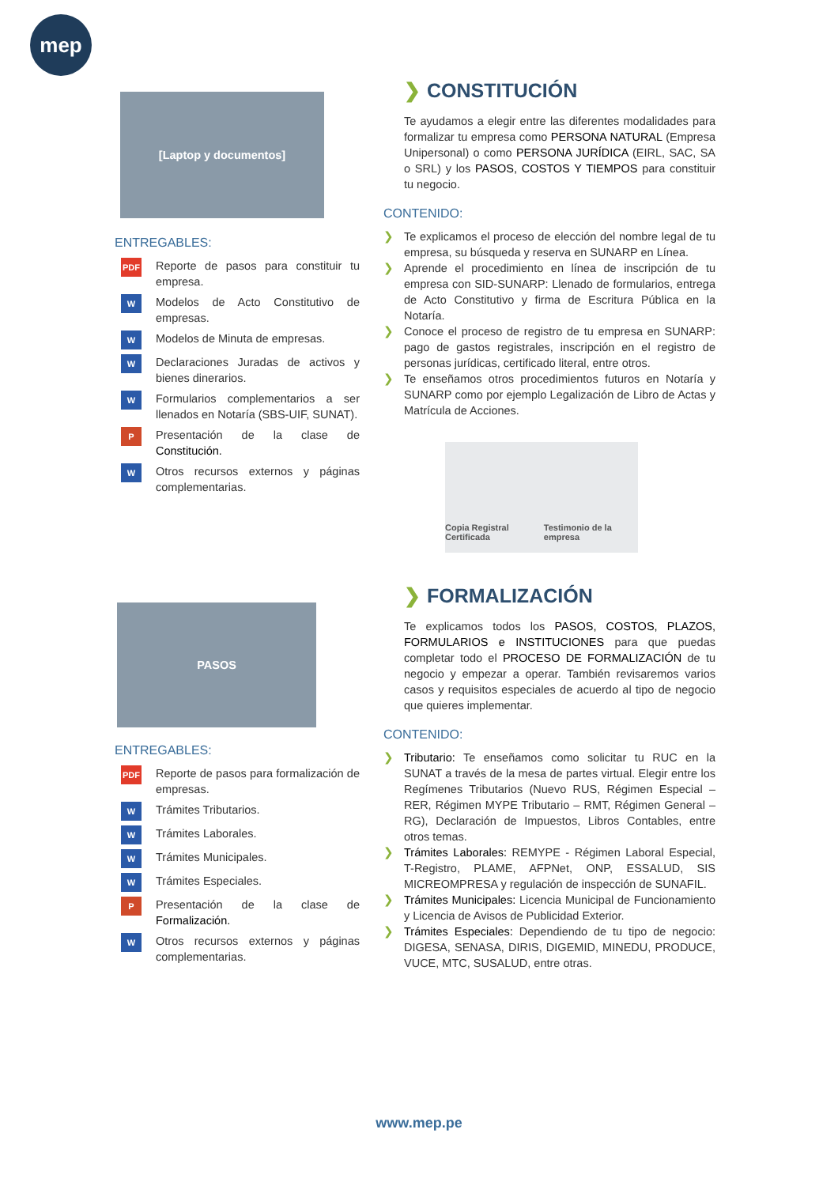mep
[Laptop y documentos]
ENTREGABLES:
PDF Reporte de pasos para constituir tu empresa.
W Modelos de Acto Constitutivo de empresas.
W Modelos de Minuta de empresas.
W Declaraciones Juradas de activos y bienes dinerarios.
W Formularios complementarios a ser llenados en Notaría (SBS-UIF, SUNAT).
P Presentación de la clase de Constitución.
W Otros recursos externos y páginas complementarias.
❯ CONSTITUCIÓN
Te ayudamos a elegir entre las diferentes modalidades para formalizar tu empresa como PERSONA NATURAL (Empresa Unipersonal) o como PERSONA JURÍDICA (EIRL, SAC, SA o SRL) y los PASOS, COSTOS Y TIEMPOS para constituir tu negocio.
CONTENIDO:
❯ Te explicamos el proceso de elección del nombre legal de tu empresa, su búsqueda y reserva en SUNARP en Línea.
❯ Aprende el procedimiento en línea de inscripción de tu empresa con SID-SUNARP: Llenado de formularios, entrega de Acto Constitutivo y firma de Escritura Pública en la Notaría.
❯ Conoce el proceso de registro de tu empresa en SUNARP: pago de gastos registrales, inscripción en el registro de personas jurídicas, certificado literal, entre otros.
❯ Te enseñamos otros procedimientos futuros en Notaría y SUNARP como por ejemplo Legalización de Libro de Actas y Matrícula de Acciones.
Copia Registral Certificada Testimonio de la empresa
PASOS
ENTREGABLES:
PDF Reporte de pasos para formalización de empresas.
W Trámites Tributarios.
W Trámites Laborales.
W Trámites Municipales.
W Trámites Especiales.
P Presentación de la clase de Formalización.
W Otros recursos externos y páginas complementarias.
❯ FORMALIZACIÓN
Te explicamos todos los PASOS, COSTOS, PLAZOS, FORMULARIOS e INSTITUCIONES para que puedas completar todo el PROCESO DE FORMALIZACIÓN de tu negocio y empezar a operar. También revisaremos varios casos y requisitos especiales de acuerdo al tipo de negocio que quieres implementar.
CONTENIDO:
❯ Tributario: Te enseñamos como solicitar tu RUC en la SUNAT a través de la mesa de partes virtual. Elegir entre los Regímenes Tributarios (Nuevo RUS, Régimen Especial – RER, Régimen MYPE Tributario – RMT, Régimen General – RG), Declaración de Impuestos, Libros Contables, entre otros temas.
❯ Trámites Laborales: REMYPE - Régimen Laboral Especial, T-Registro, PLAME, AFPNet, ONP, ESSALUD, SIS MICREOMPRESA y regulación de inspección de SUNAFIL.
❯ Trámites Municipales: Licencia Municipal de Funcionamiento y Licencia de Avisos de Publicidad Exterior.
❯ Trámites Especiales: Dependiendo de tu tipo de negocio: DIGESA, SENASA, DIRIS, DIGEMID, MINEDU, PRODUCE, VUCE, MTC, SUSALUD, entre otras.
www.mep.pe